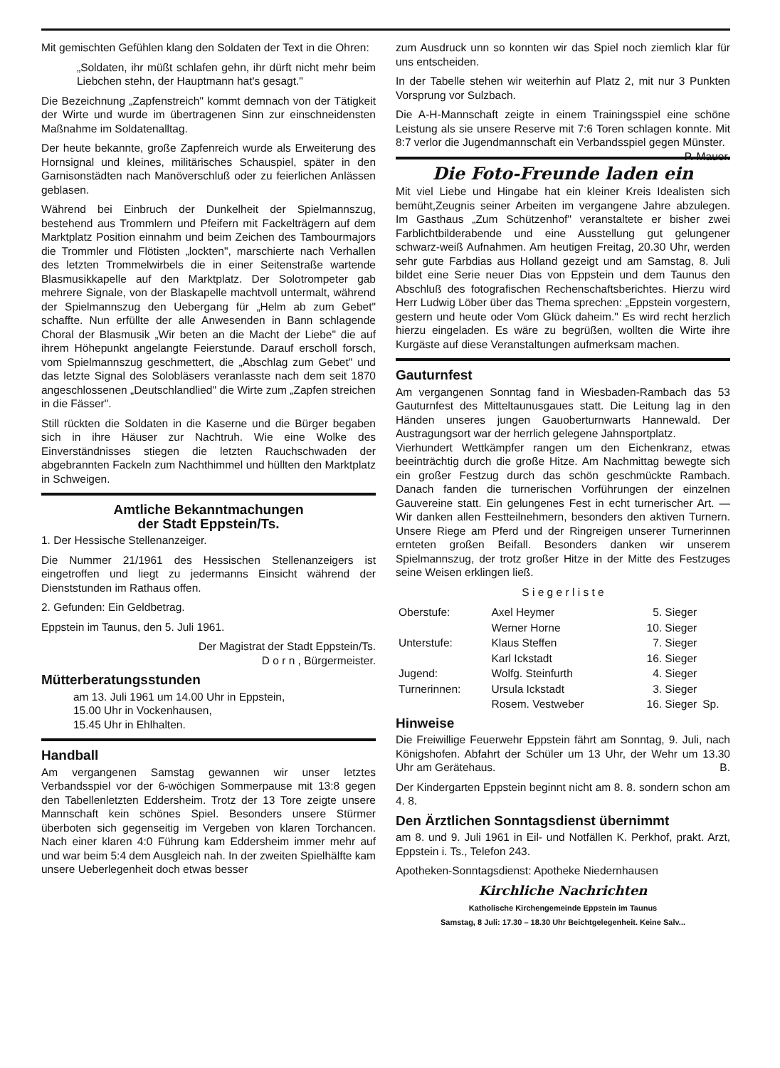Mit gemischten Gefühlen klang den Soldaten der Text in die Ohren:
„Soldaten, ihr müßt schlafen gehn, ihr dürft nicht mehr beim Liebchen stehn, der Hauptmann hat's gesagt."
Die Bezeichnung „Zapfenstreich" kommt demnach von der Tätigkeit der Wirte und wurde im übertragenen Sinn zur einschneidensten Maßnahme im Soldatenalltag.
Der heute bekannte, große Zapfenreich wurde als Erweiterung des Hornsignal und kleines, militärisches Schauspiel, später in den Garnisonstädten nach Manöverschluß oder zu feierlichen Anlässen geblasen.
Während bei Einbruch der Dunkelheit der Spielmannszug, bestehend aus Trommlern und Pfeifern mit Fackelträgern auf dem Marktplatz Position einnahm und beim Zeichen des Tambourmajors die Trommler und Flötisten „lockten", marschierte nach Verhallen des letzten Trommelwirbels die in einer Seitenstraße wartende Blasmusikkapelle auf den Marktplatz. Der Solotrompeter gab mehrere Signale, von der Blaskapelle machtvoll untermalt, während der Spielmannszug den Uebergang für „Helm ab zum Gebet" schaffte. Nun erfüllte der alle Anwesenden in Bann schlagende Choral der Blasmusik „Wir beten an die Macht der Liebe" die auf ihrem Höhepunkt angelangte Feierstunde. Darauf erscholl forsch, vom Spielmannszug geschmettert, die „Abschlag zum Gebet" und das letzte Signal des Solobläsers veranlasste nach dem seit 1870 angeschlossenen „Deutschlandlied" die Wirte zum „Zapfen streichen in die Fässer".
Still rückten die Soldaten in die Kaserne und die Bürger begaben sich in ihre Häuser zur Nachtruh. Wie eine Wolke des Einverständnisses stiegen die letzten Rauchschwaden der abgebrannten Fackeln zum Nachthimmel und hüllten den Marktplatz in Schweigen.
Amtliche Bekanntmachungen
der Stadt Eppstein/Ts.
1. Der Hessische Stellenanzeiger.
Die Nummer 21/1961 des Hessischen Stellenanzeigers ist eingetroffen und liegt zu jedermanns Einsicht während der Dienststunden im Rathaus offen.
2. Gefunden: Ein Geldbetrag.
Eppstein im Taunus, den 5. Juli 1961.
Der Magistrat der Stadt Eppstein/Ts.
D o r n , Bürgermeister.
Mütterberatungsstunden
am 13. Juli 1961 um 14.00 Uhr in Eppstein,
15.00 Uhr in Vockenhausen,
15.45 Uhr in Ehlhalten.
Handball
Am vergangenen Samstag gewannen wir unser letztes Verbandsspiel vor der 6-wöchigen Sommerpause mit 13:8 gegen den Tabellenletzten Eddersheim. Trotz der 13 Tore zeigte unsere Mannschaft kein schönes Spiel. Besonders unsere Stürmer überboten sich gegenseitig im Vergeben von klaren Torchancen. Nach einer klaren 4:0 Führung kam Eddersheim immer mehr auf und war beim 5:4 dem Ausgleich nah. In der zweiten Spielhälfte kam unsere Ueberlegenheit doch etwas besser
zum Ausdruck unn so konnten wir das Spiel noch ziemlich klar für uns entscheiden.
In der Tabelle stehen wir weiterhin auf Platz 2, mit nur 3 Punkten Vorsprung vor Sulzbach.
Die A-H-Mannschaft zeigte in einem Trainingsspiel eine schöne Leistung als sie unsere Reserve mit 7:6 Toren schlagen konnte. Mit 8:7 verlor die Jugendmannschaft ein Verbandsspiel gegen Münster. P. Mauer.
Die Foto-Freunde laden ein
Mit viel Liebe und Hingabe hat ein kleiner Kreis Idealisten sich bemüht,Zeugnis seiner Arbeiten im vergangene Jahre abzulegen. Im Gasthaus „Zum Schützenhof" veranstaltete er bisher zwei Farblichtbilderabende und eine Ausstellung gut gelungener schwarz-weiß Aufnahmen. Am heutigen Freitag, 20.30 Uhr, werden sehr gute Farbdias aus Holland gezeigt und am Samstag, 8. Juli bildet eine Serie neuer Dias von Eppstein und dem Taunus den Abschluß des fotografischen Rechenschaftsberichtes. Hierzu wird Herr Ludwig Löber über das Thema sprechen: „Eppstein vorgestern, gestern und heute oder Vom Glück daheim." Es wird recht herzlich hierzu eingeladen. Es wäre zu begrüßen, wollten die Wirte ihre Kurgäste auf diese Veranstaltungen aufmerksam machen.
Gauturnfest
Am vergangenen Sonntag fand in Wiesbaden-Rambach das 53 Gauturnfest des Mitteltaunusgaues statt. Die Leitung lag in den Händen unseres jungen Gauoberturnwarts Hannewald. Der Austragungsort war der herrlich gelegene Jahnsportplatz.
Vierhundert Wettkämpfer rangen um den Eichenkranz, etwas beeinträchtig durch die große Hitze. Am Nachmittag bewegte sich ein großer Festzug durch das schön geschmückte Rambach. Danach fanden die turnerischen Vorführungen der einzelnen Gauvereine statt. Ein gelungenes Fest in echt turnerischer Art. — Wir danken allen Festteilnehmern, besonders den aktiven Turnern. Unsere Riege am Pferd und der Ringreigen unserer Turnerinnen ernteten großen Beifall. Besonders danken wir unserem Spielmannszug, der trotz großer Hitze in der Mitte des Festzuges seine Weisen erklingen ließ.
S i e g e r l i s t e
| Oberstufe: | Axel Heymer | 5. Sieger | |
| | Werner Horne | 10. Sieger | |
| Unterstufe: | Klaus Steffen | 7. Sieger | |
| | Karl Ickstadt | 16. Sieger | |
| Jugend: | Wolfg. Steinfurth | 4. Sieger | |
| Turnerinnen: | Ursula Ickstadt | 3. Sieger | |
| | Rosem. Vestweber | 16. Sieger | Sp. |
Hinweise
Die Freiwillige Feuerwehr Eppstein fährt am Sonntag, 9. Juli, nach Königshofen. Abfahrt der Schüler um 13 Uhr, der Wehr um 13.30 Uhr am Gerätehaus. B.
Der Kindergarten Eppstein beginnt nicht am 8. 8. sondern schon am 4. 8.
Den Ärztlichen Sonntagsdienst übernimmt
am 8. und 9. Juli 1961 in Eil- und Notfällen K. Perkhof, prakt. Arzt, Eppstein i. Ts., Telefon 243.
Apotheken-Sonntagsdienst: Apotheke Niedernhausen
Kirchliche Nachrichten
Katholische Kirchengemeinde Eppstein im Taunus
Samstag, 8 Juli: 17.30 – 18.30 Uhr Beichtgelegenheit. Keine Salv...